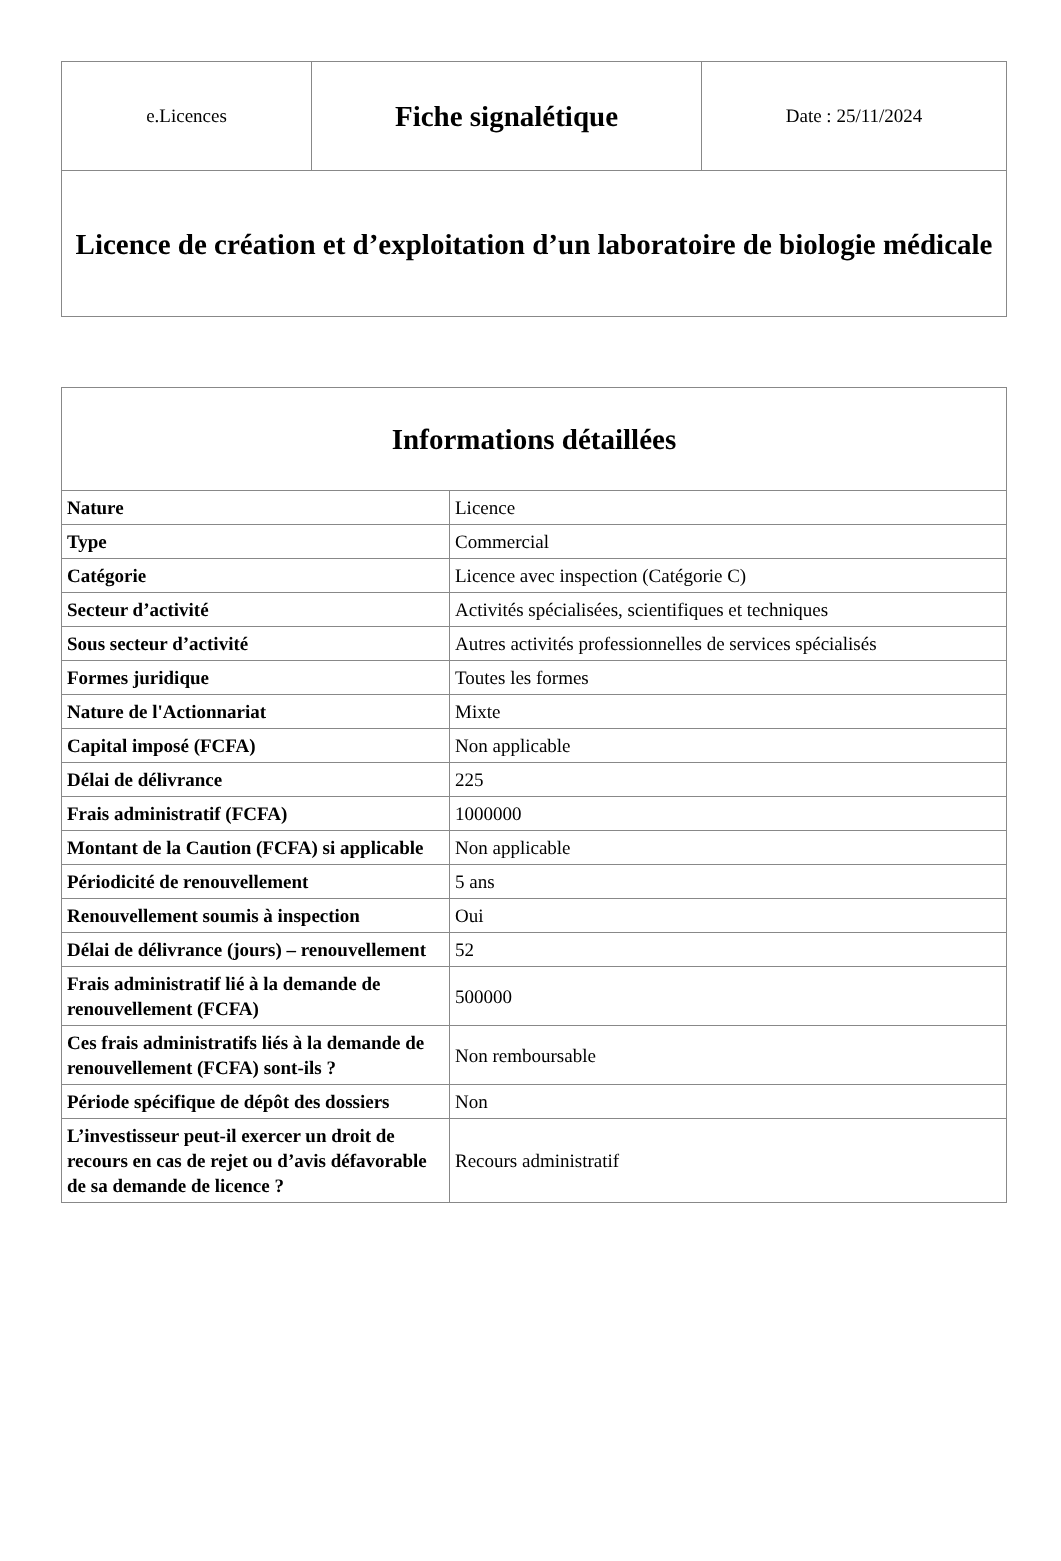| e.Licences | Fiche signalétique | Date : 25/11/2024 |
| Licence de création et d’exploitation d’un laboratoire de biologie médicale | | |
| Informations détaillées | |
| --- | --- |
| Nature | Licence |
| Type | Commercial |
| Catégorie | Licence avec inspection (Catégorie C) |
| Secteur d’activité | Activités spécialisées, scientifiques et techniques |
| Sous secteur d’activité | Autres activités professionnelles de services spécialisés |
| Formes juridique | Toutes les formes |
| Nature de l'Actionnariat | Mixte |
| Capital imposé (FCFA) | Non applicable |
| Délai de délivrance | 225 |
| Frais administratif (FCFA) | 1000000 |
| Montant de la Caution (FCFA) si applicable | Non applicable |
| Périodicité de renouvellement | 5 ans |
| Renouvellement soumis à inspection | Oui |
| Délai de délivrance (jours) – renouvellement | 52 |
| Frais administratif lié à la demande de renouvellement (FCFA) | 500000 |
| Ces frais administratifs liés à la demande de renouvellement (FCFA) sont-ils ? | Non remboursable |
| Période spécifique de dépôt des dossiers | Non |
| L’investisseur peut-il exercer un droit de recours en cas de rejet ou d’avis défavorable de sa demande de licence ? | Recours administratif |